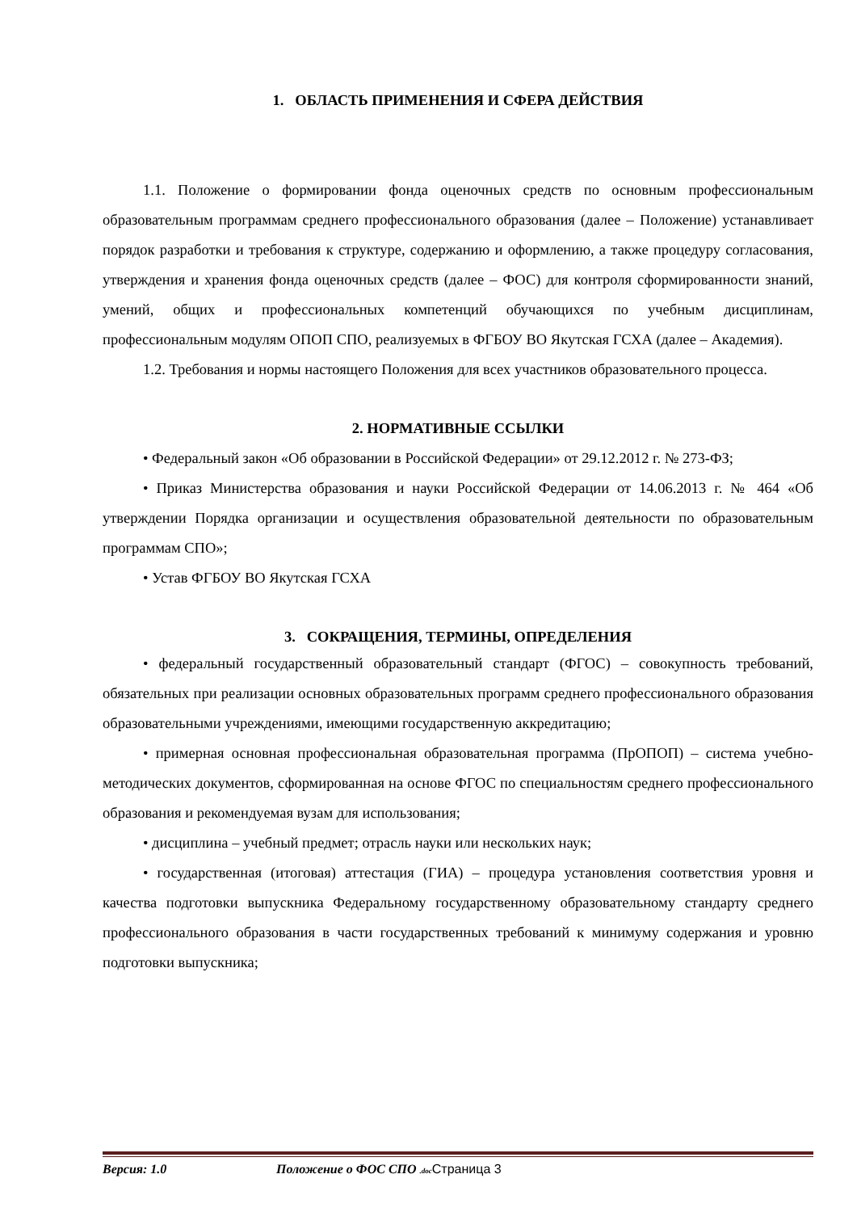1. ОБЛАСТЬ ПРИМЕНЕНИЯ И СФЕРА ДЕЙСТВИЯ
1.1. Положение о формировании фонда оценочных средств по основным профессиональным образовательным программам среднего профессионального образования (далее – Положение) устанавливает порядок разработки и требования к структуре, содержанию и оформлению, а также процедуру согласования, утверждения и хранения фонда оценочных средств (далее – ФОС) для контроля сформированности знаний, умений, общих и профессиональных компетенций обучающихся по учебным дисциплинам, профессиональным модулям ОПОП СПО, реализуемых в ФГБОУ ВО Якутская ГСХА (далее – Академия).
1.2. Требования и нормы настоящего Положения для всех участников образовательного процесса.
2. НОРМАТИВНЫЕ ССЫЛКИ
• Федеральный закон «Об образовании в Российской Федерации» от 29.12.2012 г. № 273-ФЗ;
• Приказ Министерства образования и науки Российской Федерации от 14.06.2013 г. № 464 «Об утверждении Порядка организации и осуществления образовательной деятельности по образовательным программам СПО»;
• Устав ФГБОУ ВО Якутская ГСХА
3. СОКРАЩЕНИЯ, ТЕРМИНЫ, ОПРЕДЕЛЕНИЯ
• федеральный государственный образовательный стандарт (ФГОС) – совокупность требований, обязательных при реализации основных образовательных программ среднего профессионального образования образовательными учреждениями, имеющими государственную аккредитацию;
• примерная основная профессиональная образовательная программа (ПрОПОП) – система учебно-методических документов, сформированная на основе ФГОС по специальностям среднего профессионального образования и рекомендуемая вузам для использования;
• дисциплина – учебный предмет; отрасль науки или нескольких наук;
• государственная (итоговая) аттестация (ГИА) – процедура установления соответствия уровня и качества подготовки выпускника Федеральному государственному образовательному стандарту среднего профессионального образования в части государственных требований к минимуму содержания и уровню подготовки выпускника;
Версия: 1.0 Положение о ФОС СПО .doc Страница 3